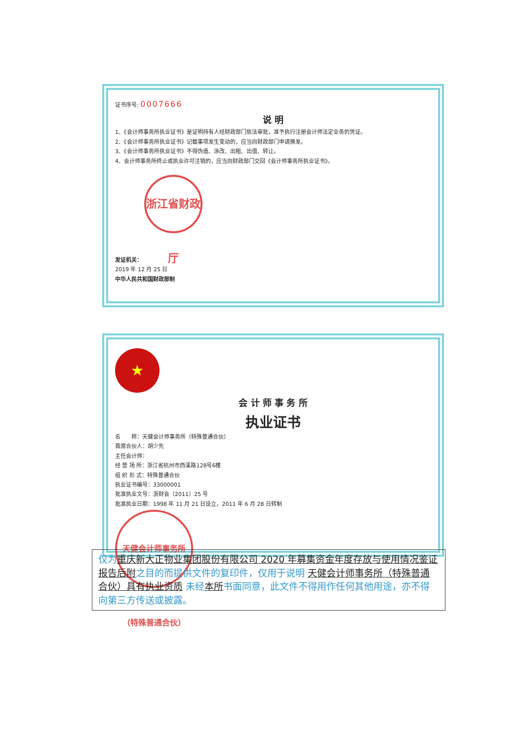证书序号: 0007666
说 明
1、《会计师事务所执业证书》是证明持有人经财政部门依法审批，准予执行注册会计师法定业务的凭证。
2、《会计师事务所执业证书》记载事项发生变动的，应当向财政部门申请换发。
3、《会计师事务所执业证书》不得伪造、涂改、出租、出借、转让。
4、会计师事务所终止或执业许可注销的，应当向财政部门交回《会计师事务所执业证书》。
发证机关： 浙江省财政厅
2019 年 12 月 25 日
中华人民共和国财政部制
★
会 计 师 事 务 所
执业证书
名　　称：天健会计师事务所（特殊普通合伙）
首席合伙人：胡少先
主任会计师：
经 营 场 所：浙江省杭州市西溪路128号6楼
组 织 形 式：特殊普通合伙
执业证书编号：33000001
批准执业文号：浙财会〔2011〕25 号
批准执业日期：1998 年 11 月 21 日设立，2011 年 6 月 28 日转制
天健会计师事务所（特殊普通合伙）
仅为 重庆新大正物业集团股份有限公司 2020 年募集资金年度存放与使用情况鉴证报告后附 之目的而提供文件的复印件，仅用于说明 天健会计师事务所（特殊普通合伙）具有执业资质 未经 本所 书面同意，此文件不得用作任何其他用途，亦不得向第三方传送或披露。